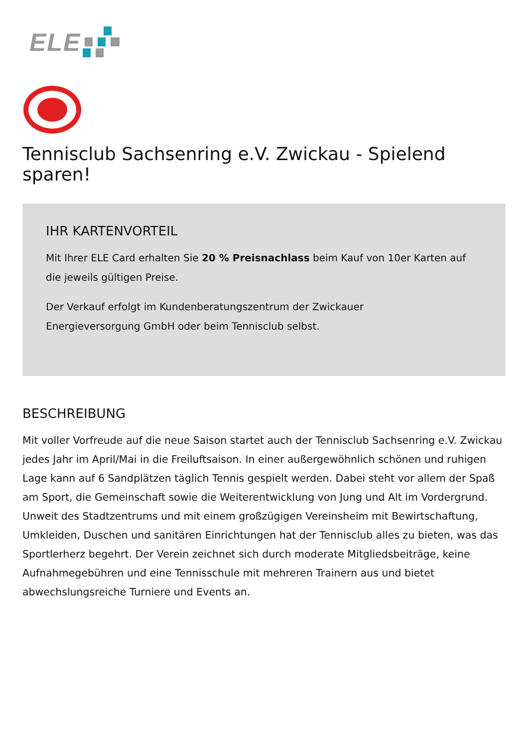ELE
Tennisclub Sachsenring e.V. Zwickau - Spielend sparen!
IHR KARTENVORTEIL
Mit Ihrer ELE Card erhalten Sie 20 % Preisnachlass beim Kauf von 10er Karten auf die jeweils gültigen Preise.
Der Verkauf erfolgt im Kundenberatungszentrum der Zwickauer
Energieversorgung GmbH oder beim Tennisclub selbst.
BESCHREIBUNG
Mit voller Vorfreude auf die neue Saison startet auch der Tennisclub Sachsenring e.V. Zwickau jedes Jahr im April/Mai in die Freiluftsaison. In einer außergewöhnlich schönen und ruhigen Lage kann auf 6 Sandplätzen täglich Tennis gespielt werden. Dabei steht vor allem der Spaß am Sport, die Gemeinschaft sowie die Weiterentwicklung von Jung und Alt im Vordergrund. Unweit des Stadtzentrums und mit einem großzügigen Vereinsheim mit Bewirtschaftung, Umkleiden, Duschen und sanitären Einrichtungen hat der Tennisclub alles zu bieten, was das Sportlerherz begehrt. Der Verein zeichnet sich durch moderate Mitgliedsbeiträge, keine Aufnahmegebühren und eine Tennisschule mit mehreren Trainern aus und bietet abwechslungsreiche Turniere und Events an.